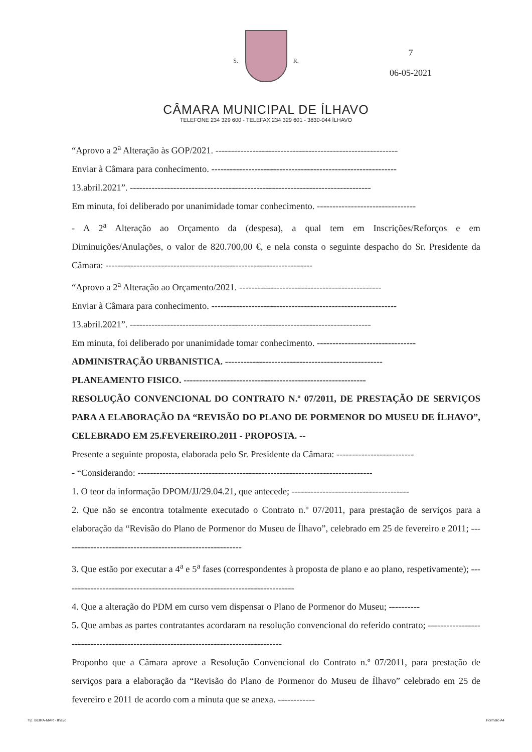S. R.
CÂMARA MUNICIPAL DE ÍLHAVO
TELEFONE 234 329 600 - TELEFAX 234 329 601 - 3830-044 ÍLHAVO
7
06-05-2021
“Aprovo a 2<sup>a</sup> Alteração às GOP/2021. -----------------------------------------------------------
Enviar à Câmara para conhecimento. ------------------------------------------------------------
13.abril.2021”. ------------------------------------------------------------------------------
Em minuta, foi deliberado por unanimidade tomar conhecimento. --------------------------------
- A 2<sup>a</sup> Alteração ao Orçamento da (despesa), a qual tem em Inscrições/Reforços e em Diminuições/Anulações, o valor de 820.700,00 €, e nela consta o seguinte despacho do Sr. Presidente da Câmara: -------------------------------------------------------------------
“Aprovo a 2<sup>a</sup> Alteração ao Orçamento/2021. ----------------------------------------------
Enviar à Câmara para conhecimento. ------------------------------------------------------------
13.abril.2021”. ------------------------------------------------------------------------------
Em minuta, foi deliberado por unanimidade tomar conhecimento. --------------------------------
ADMINISTRAÇÃO URBANISTICA. ---------------------------------------------------
PLANEAMENTO FISICO. -----------------------------------------------------------
RESOLUÇÃO CONVENCIONAL DO CONTRATO N.º 07/2011, DE PRESTAÇÃO DE SERVIÇOS PARA A ELABORAÇÃO DA “REVISÃO DO PLANO DE PORMENOR DO MUSEU DE ÍLHAVO”, CELEBRADO EM 25.FEVEREIRO.2011 - PROPOSTA. --
Presente a seguinte proposta, elaborada pelo Sr. Presidente da Câmara: -------------------------
- “Considerando: ----------------------------------------------------------------------------
1. O teor da informação DPOM/JJ/29.04.21, que antecede; --------------------------------------
2. Que não se encontra totalmente executado o Contrato n.º 07/2011, para prestação de serviços para a elaboração da “Revisão do Plano de Pormenor do Museu de Ílhavo”, celebrado em 25 de fevereiro e 2011; ----------------------------------------------------------
3. Que estão por executar a 4<sup>a</sup> e 5<sup>a</sup> fases (correspondentes à proposta de plano e ao plano, respetivamente); ---------------------------------------------------------------------------
4. Que a alteração do PDM em curso vem dispensar o Plano de Pormenor do Museu; ----------
5. Que ambas as partes contratantes acordaram na resolução convencional do referido contrato; -------------------------------------------------------------------------------------
Proponho que a Câmara aprove a Resolução Convencional do Contrato n.º 07/2011, para prestação de serviços para a elaboração da “Revisão do Plano de Pormenor do Museu de Ílhavo” celebrado em 25 de fevereiro e 2011 de acordo com a minuta que se anexa. ------------
Tip. BEIRA-MAR - Ilhavo Formato A4